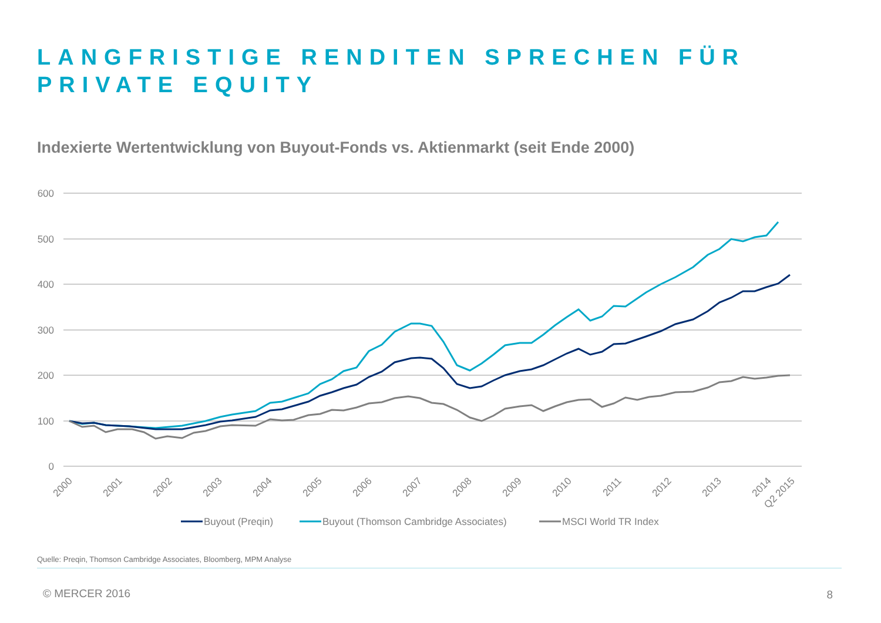LANGFRISTIGE RENDITEN SPRECHEN FÜR
PRIVATE EQUITY
Indexierte Wertentwicklung von Buyout-Fonds vs. Aktienmarkt (seit Ende 2000)
600
500
400
300
200
100
0
2000
2001
2002
2003
2004
2005
2006
2007
2008
2009
2010
2011
2012
2013
2014
Q2 2015
Buyout (Preqin)
Buyout (Thomson Cambridge Associates)
MSCI World TR Index
Quelle: Preqin, Thomson Cambridge Associates, Bloomberg, MPM Analyse
© MERCER 2016 8